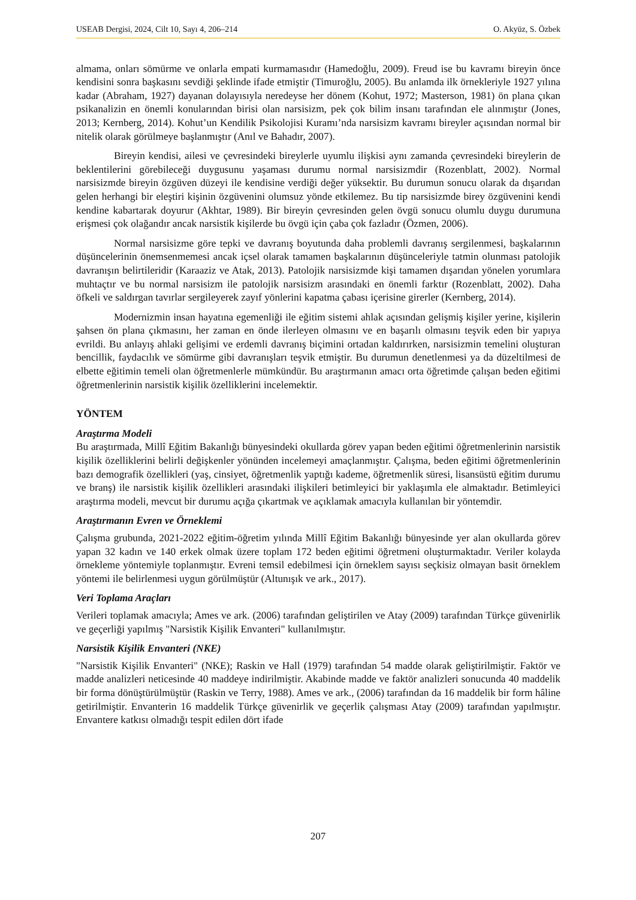USEAB Dergisi, 2024, Cilt 10, Sayı 4, 206–214 O. Akyüz, S. Özbek
almama, onları sömürme ve onlarla empati kurmamasıdır (Hamedoğlu, 2009). Freud ise bu kavramı bireyin önce kendisini sonra başkasını sevdiği şeklinde ifade etmiştir (Timuroğlu, 2005). Bu anlamda ilk örnekleriyle 1927 yılına kadar (Abraham, 1927) dayanan dolayısıyla neredeyse her dönem (Kohut, 1972; Masterson, 1981) ön plana çıkan psikanalizin en önemli konularından birisi olan narsisizm, pek çok bilim insanı tarafından ele alınmıştır (Jones, 2013; Kernberg, 2014). Kohut’un Kendilik Psikolojisi Kuramı’nda narsisizm kavramı bireyler açısından normal bir nitelik olarak görülmeye başlanmıştır (Anıl ve Bahadır, 2007).
Bireyin kendisi, ailesi ve çevresindeki bireylerle uyumlu ilişkisi aynı zamanda çevresindeki bireylerin de beklentilerini görebileceği duygusunu yaşaması durumu normal narsisizmdir (Rozenblatt, 2002). Normal narsisizmde bireyin özgüven düzeyi ile kendisine verdiği değer yüksektir. Bu durumun sonucu olarak da dışarıdan gelen herhangi bir eleştiri kişinin özgüvenini olumsuz yönde etkilemez. Bu tip narsisizmde birey özgüvenini kendi kendine kabartarak doyurur (Akhtar, 1989). Bir bireyin çevresinden gelen övgü sonucu olumlu duygu durumuna erişmesi çok olağandır ancak narsistik kişilerde bu övgü için çaba çok fazladır (Özmen, 2006).
Normal narsisizme göre tepki ve davranış boyutunda daha problemli davranış sergilenmesi, başkalarının düşüncelerinin önemsenmemesi ancak içsel olarak tamamen başkalarının düşünceleriyle tatmin olunması patolojik davranışın belirtileridir (Karaaziz ve Atak, 2013). Patolojik narsisizmde kişi tamamen dışarıdan yönelen yorumlara muhtaçtır ve bu normal narsisizm ile patolojik narsisizm arasındaki en önemli farktır (Rozenblatt, 2002). Daha öfkeli ve saldırgan tavırlar sergileyerek zayıf yönlerini kapatma çabası içerisine girerler (Kernberg, 2014).
Modernizmin insan hayatına egemenliği ile eğitim sistemi ahlak açısından gelişmiş kişiler yerine, kişilerin şahsen ön plana çıkmasını, her zaman en önde ilerleyen olmasını ve en başarılı olmasını teşvik eden bir yapıya evrildi. Bu anlayış ahlaki gelişimi ve erdemli davranış biçimini ortadan kaldırırken, narsisizmin temelini oluşturan bencillik, faydacılık ve sömürme gibi davranışları teşvik etmiştir. Bu durumun denetlenmesi ya da düzeltilmesi de elbette eğitimin temeli olan öğretmenlerle mümkündür. Bu araştırmanın amacı orta öğretimde çalışan beden eğitimi öğretmenlerinin narsistik kişilik özelliklerini incelemektir.
YÖNTEM
Araştırma Modeli
Bu araştırmada, Millî Eğitim Bakanlığı bünyesindeki okullarda görev yapan beden eğitimi öğretmenlerinin narsistik kişilik özelliklerini belirli değişkenler yönünden incelemeyi amaçlanmıştır. Çalışma, beden eğitimi öğretmenlerinin bazı demografik özellikleri (yaş, cinsiyet, öğretmenlik yaptığı kademe, öğretmenlik süresi, lisansüstü eğitim durumu ve branş) ile narsistik kişilik özellikleri arasındaki ilişkileri betimleyici bir yaklaşımla ele almaktadır. Betimleyici araştırma modeli, mevcut bir durumu açığa çıkartmak ve açıklamak amacıyla kullanılan bir yöntemdir.
Araştırmanın Evren ve Örneklemi
Çalışma grubunda, 2021-2022 eğitim-öğretim yılında Millî Eğitim Bakanlığı bünyesinde yer alan okullarda görev yapan 32 kadın ve 140 erkek olmak üzere toplam 172 beden eğitimi öğretmeni oluşturmaktadır. Veriler kolayda örnekleme yöntemiyle toplanmıştır. Evreni temsil edebilmesi için örneklem sayısı seçkisiz olmayan basit örneklem yöntemi ile belirlenmesi uygun görülmüştür (Altunışık ve ark., 2017).
Veri Toplama Araçları
Verileri toplamak amacıyla; Ames ve ark. (2006) tarafından geliştirilen ve Atay (2009) tarafından Türkçe güvenirlik ve geçerliği yapılmış "Narsistik Kişilik Envanteri" kullanılmıştır.
Narsistik Kişilik Envanteri (NKE)
"Narsistik Kişilik Envanteri" (NKE); Raskin ve Hall (1979) tarafından 54 madde olarak geliştirilmiştir. Faktör ve madde analizleri neticesinde 40 maddeye indirilmiştir. Akabinde madde ve faktör analizleri sonucunda 40 maddelik bir forma dönüştürülmüştür (Raskin ve Terry, 1988). Ames ve ark., (2006) tarafından da 16 maddelik bir form hâline getirilmiştir. Envanterin 16 maddelik Türkçe güvenirlik ve geçerlik çalışması Atay (2009) tarafından yapılmıştır. Envantere katkısı olmadığı tespit edilen dört ifade
207